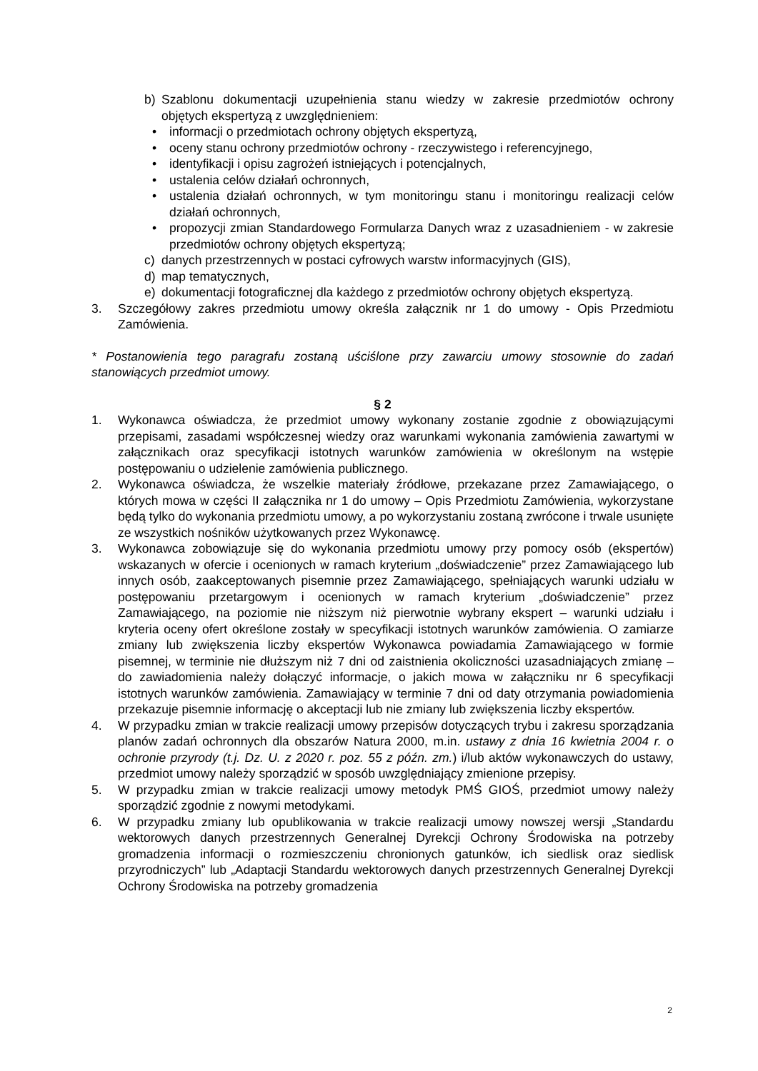b) Szablonu dokumentacji uzupełnienia stanu wiedzy w zakresie przedmiotów ochrony objętych ekspertyzą z uwzględnieniem:
• informacji o przedmiotach ochrony objętych ekspertyzą,
• oceny stanu ochrony przedmiotów ochrony - rzeczywistego i referencyjnego,
• identyfikacji i opisu zagrożeń istniejących i potencjalnych,
• ustalenia celów działań ochronnych,
• ustalenia działań ochronnych, w tym monitoringu stanu i monitoringu realizacji celów działań ochronnych,
• propozycji zmian Standardowego Formularza Danych wraz z uzasadnieniem - w zakresie przedmiotów ochrony objętych ekspertyzą;
c) danych przestrzennych w postaci cyfrowych warstw informacyjnych (GIS),
d) map tematycznych,
e) dokumentacji fotograficznej dla każdego z przedmiotów ochrony objętych ekspertyzą.
3. Szczegółowy zakres przedmiotu umowy określa załącznik nr 1 do umowy - Opis Przedmiotu Zamówienia.
* Postanowienia tego paragrafu zostaną uściślone przy zawarciu umowy stosownie do zadań stanowiących przedmiot umowy.
§ 2
1. Wykonawca oświadcza, że przedmiot umowy wykonany zostanie zgodnie z obowiązującymi przepisami, zasadami współczesnej wiedzy oraz warunkami wykonania zamówienia zawartymi w załącznikach oraz specyfikacji istotnych warunków zamówienia w określonym na wstępie postępowaniu o udzielenie zamówienia publicznego.
2. Wykonawca oświadcza, że wszelkie materiały źródłowe, przekazane przez Zamawiającego, o których mowa w części II załącznika nr 1 do umowy – Opis Przedmiotu Zamówienia, wykorzystane będą tylko do wykonania przedmiotu umowy, a po wykorzystaniu zostaną zwrócone i trwale usunięte ze wszystkich nośników użytkowanych przez Wykonawcę.
3. Wykonawca zobowiązuje się do wykonania przedmiotu umowy przy pomocy osób (ekspertów) wskazanych w ofercie i ocenionych w ramach kryterium „doświadczenie” przez Zamawiającego lub innych osób, zaakceptowanych pisemnie przez Zamawiającego, spełniających warunki udziału w postępowaniu przetargowym i ocenionych w ramach kryterium „doświadczenie” przez Zamawiającego, na poziomie nie niższym niż pierwotnie wybrany ekspert – warunki udziału i kryteria oceny ofert określone zostały w specyfikacji istotnych warunków zamówienia. O zamiarze zmiany lub zwiększenia liczby ekspertów Wykonawca powiadamia Zamawiającego w formie pisemnej, w terminie nie dłuższym niż 7 dni od zaistnienia okoliczności uzasadniających zmianę – do zawiadomienia należy dołączyć informacje, o jakich mowa w załączniku nr 6 specyfikacji istotnych warunków zamówienia. Zamawiający w terminie 7 dni od daty otrzymania powiadomienia przekazuje pisemnie informację o akceptacji lub nie zmiany lub zwiększenia liczby ekspertów.
4. W przypadku zmian w trakcie realizacji umowy przepisów dotyczących trybu i zakresu sporządzania planów zadań ochronnych dla obszarów Natura 2000, m.in. ustawy z dnia 16 kwietnia 2004 r. o ochronie przyrody (t.j. Dz. U. z 2020 r. poz. 55 z późn. zm.) i/lub aktów wykonawczych do ustawy, przedmiot umowy należy sporządzić w sposób uwzględniający zmienione przepisy.
5. W przypadku zmian w trakcie realizacji umowy metodyk PMŚ GIOŚ, przedmiot umowy należy sporządzić zgodnie z nowymi metodykami.
6. W przypadku zmiany lub opublikowania w trakcie realizacji umowy nowszej wersji „Standardu wektorowych danych przestrzennych Generalnej Dyrekcji Ochrony Środowiska na potrzeby gromadzenia informacji o rozmieszczeniu chronionych gatunków, ich siedlisk oraz siedlisk przyrodniczych” lub „Adaptacji Standardu wektorowych danych przestrzennych Generalnej Dyrekcji Ochrony Środowiska na potrzeby gromadzenia
2